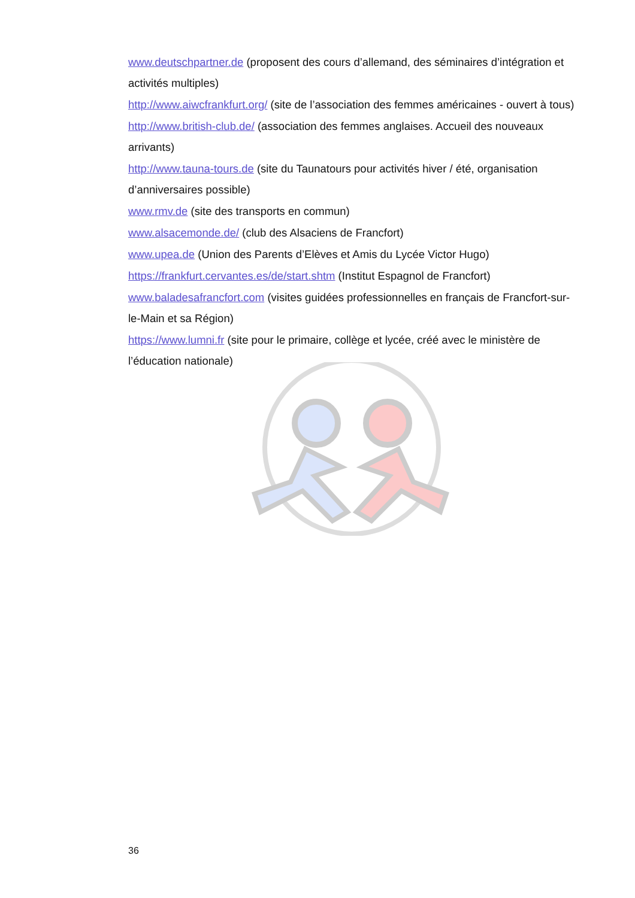www.deutschpartner.de (proposent des cours d’allemand, des séminaires d’intégration et activités multiples)
http://www.aiwcfrankfurt.org/ (site de l’association des femmes américaines - ouvert à tous)
http://www.british-club.de/ (association des femmes anglaises. Accueil des nouveaux arrivants)
http://www.tauna-tours.de (site du Taunatours pour activités hiver / été, organisation d’anniversaires possible)
www.rmv.de (site des transports en commun)
www.alsacemonde.de/ (club des Alsaciens de Francfort)
www.upea.de (Union des Parents d’Elèves et Amis du Lycée Victor Hugo)
https://frankfurt.cervantes.es/de/start.shtm (Institut Espagnol de Francfort)
www.baladesafrancfort.com (visites guidées professionnelles en français de Francfort-sur-le-Main et sa Région)
https://www.lumni.fr (site pour le primaire, collège et lycée, créé avec le ministère de l’éducation nationale)
36